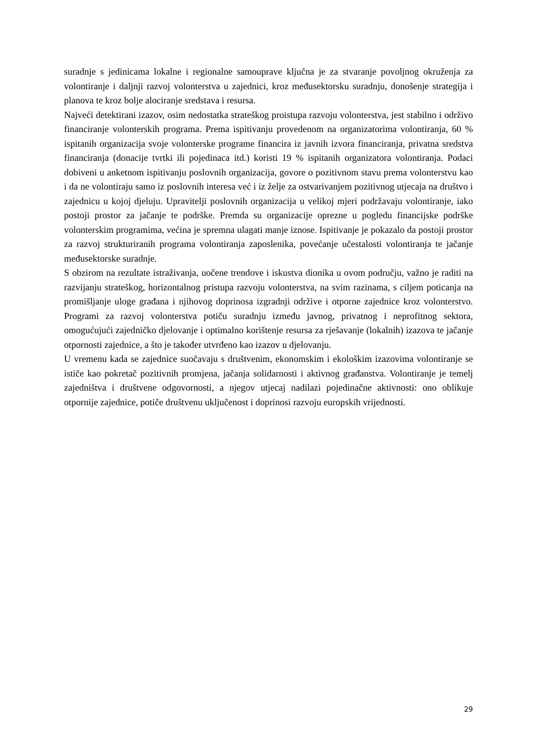suradnje s jedinicama lokalne i regionalne samouprave ključna je za stvaranje povoljnog okruženja za volontiranje i daljnji razvoj volonterstva u zajednici, kroz međusektorsku suradnju, donošenje strategija i planova te kroz bolje alociranje sredstava i resursa.
Najveći detektirani izazov, osim nedostatka strateškog proistupa razvoju volonterstva, jest stabilno i održivo financiranje volonterskih programa. Prema ispitivanju provedenom na organizatorima volontiranja, 60 % ispitanih organizacija svoje volonterske programe financira iz javnih izvora financiranja, privatna sredstva financiranja (donacije tvrtki ili pojedinaca itd.) koristi 19 % ispitanih organizatora volontiranja. Podaci dobiveni u anketnom ispitivanju poslovnih organizacija, govore o pozitivnom stavu prema volonterstvu kao i da ne volontiraju samo iz poslovnih interesa već i iz želje za ostvarivanjem pozitivnog utjecaja na društvo i zajednicu u kojoj djeluju. Upravitelji poslovnih organizacija u velikoj mjeri podržavaju volontiranje, iako postoji prostor za jačanje te podrške. Premda su organizacije oprezne u pogledu financijske podrške volonterskim programima, većina je spremna ulagati manje iznose. Ispitivanje je pokazalo da postoji prostor za razvoj strukturiranih programa volontiranja zaposlenika, povećanje učestalosti volontiranja te jačanje međusektorske suradnje.
S obzirom na rezultate istraživanja, uočene trendove i iskustva dionika u ovom području, važno je raditi na razvijanju strateškog, horizontalnog pristupa razvoju volonterstva, na svim razinama, s ciljem poticanja na promišljanje uloge građana i njihovog doprinosa izgradnji održive i otporne zajednice kroz volonterstvo. Programi za razvoj volonterstva potiču suradnju između javnog, privatnog i neprofitnog sektora, omogućujući zajedničko djelovanje i optimalno korištenje resursa za rješavanje (lokalnih) izazova te jačanje otpornosti zajednice, a što je također utvrđeno kao izazov u djelovanju.
U vremenu kada se zajednice suočavaju s društvenim, ekonomskim i ekološkim izazovima volontiranje se ističe kao pokretač pozitivnih promjena, jačanja solidarnosti i aktivnog građanstva. Volontiranje je temelj zajedništva i društvene odgovornosti, a njegov utjecaj nadilazi pojedinačne aktivnosti: ono oblikuje otpornije zajednice, potiče društvenu uključenost i doprinosi razvoju europskih vrijednosti.
29